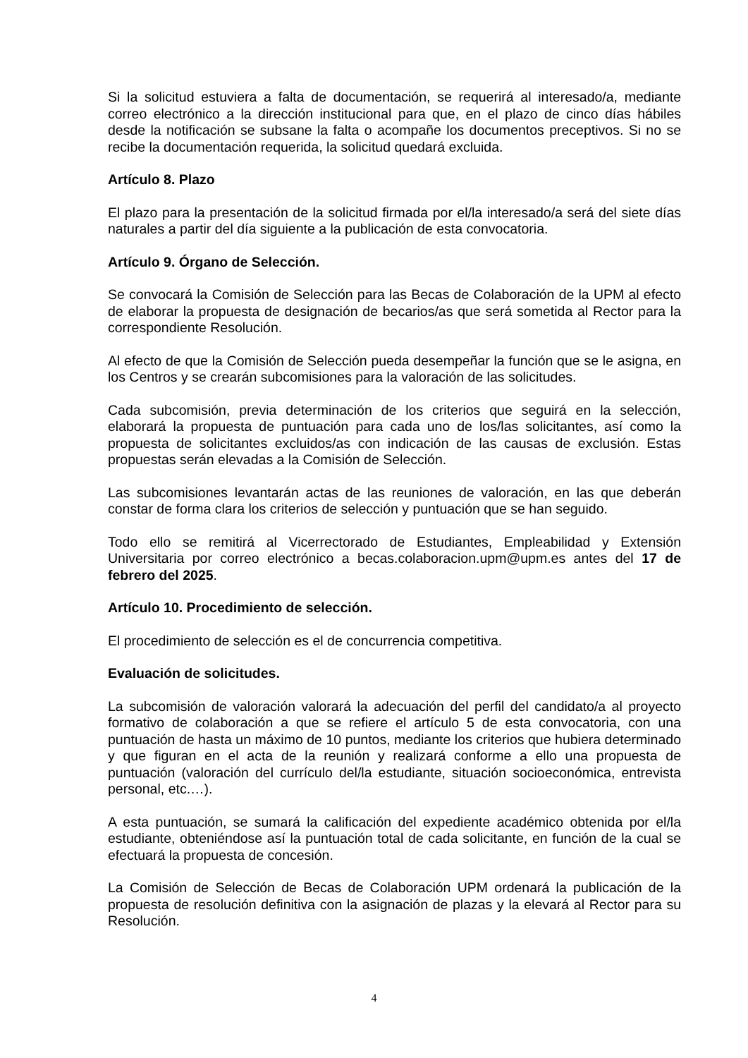Si la solicitud estuviera a falta de documentación, se requerirá al interesado/a, mediante correo electrónico a la dirección institucional para que, en el plazo de cinco días hábiles desde la notificación se subsane la falta o acompañe los documentos preceptivos. Si no se recibe la documentación requerida, la solicitud quedará excluida.
Artículo 8. Plazo
El plazo para la presentación de la solicitud firmada por el/la interesado/a será del siete días naturales a partir del día siguiente a la publicación de esta convocatoria.
Artículo 9. Órgano de Selección.
Se convocará la Comisión de Selección para las Becas de Colaboración de la UPM al efecto de elaborar la propuesta de designación de becarios/as que será sometida al Rector para la correspondiente Resolución.
Al efecto de que la Comisión de Selección pueda desempeñar la función que se le asigna, en los Centros y se crearán subcomisiones para la valoración de las solicitudes.
Cada subcomisión, previa determinación de los criterios que seguirá en la selección, elaborará la propuesta de puntuación para cada uno de los/las solicitantes, así como la propuesta de solicitantes excluidos/as con indicación de las causas de exclusión. Estas propuestas serán elevadas a la Comisión de Selección.
Las subcomisiones levantarán actas de las reuniones de valoración, en las que deberán constar de forma clara los criterios de selección y puntuación que se han seguido.
Todo ello se remitirá al Vicerrectorado de Estudiantes, Empleabilidad y Extensión Universitaria por correo electrónico a becas.colaboracion.upm@upm.es antes del 17 de febrero del 2025.
Artículo 10. Procedimiento de selección.
El procedimiento de selección es el de concurrencia competitiva.
Evaluación de solicitudes.
La subcomisión de valoración valorará la adecuación del perfil del candidato/a al proyecto formativo de colaboración a que se refiere el artículo 5 de esta convocatoria, con una puntuación de hasta un máximo de 10 puntos, mediante los criterios que hubiera determinado y que figuran en el acta de la reunión y realizará conforme a ello una propuesta de puntuación (valoración del currículo del/la estudiante, situación socioeconómica, entrevista personal, etc.…).
A esta puntuación, se sumará la calificación del expediente académico obtenida por el/la estudiante, obteniéndose así la puntuación total de cada solicitante, en función de la cual se efectuará la propuesta de concesión.
La Comisión de Selección de Becas de Colaboración UPM ordenará la publicación de la propuesta de resolución definitiva con la asignación de plazas y la elevará al Rector para su Resolución.
4